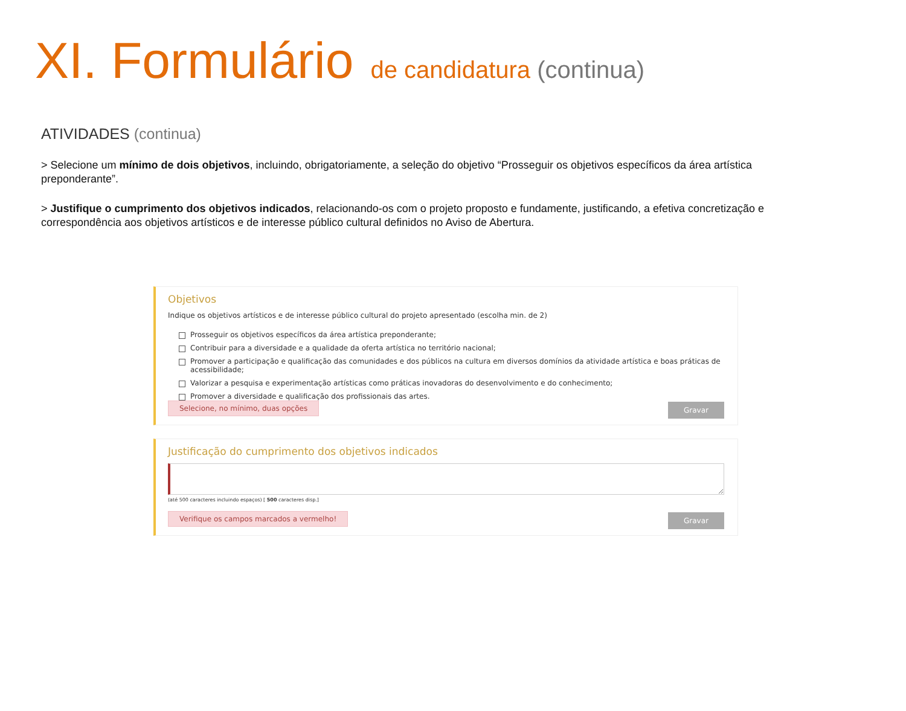XI. Formulário de candidatura (continua)
ATIVIDADES (continua)
> Selecione um mínimo de dois objetivos, incluindo, obrigatoriamente, a seleção do objetivo “Prosseguir os objetivos específicos da área artística preponderante”.
> Justifique o cumprimento dos objetivos indicados, relacionando-os com o projeto proposto e fundamente, justificando, a efetiva concretização e correspondência aos objetivos artísticos e de interesse público cultural definidos no Aviso de Abertura.
Objetivos
Indique os objetivos artísticos e de interesse público cultural do projeto apresentado (escolha min. de 2)
Prosseguir os objetivos específicos da área artística preponderante;
Contribuir para a diversidade e a qualidade da oferta artística no território nacional;
Promover a participação e qualificação das comunidades e dos públicos na cultura em diversos domínios da atividade artística e boas práticas de acessibilidade;
Valorizar a pesquisa e experimentação artísticas como práticas inovadoras do desenvolvimento e do conhecimento;
Promover a diversidade e qualificação dos profissionais das artes.
Selecione, no mínimo, duas opções Gravar
Justificação do cumprimento dos objetivos indicados
(até 500 caracteres incluindo espaços) [ 500 caracteres disp.]
Verifique os campos marcados a vermelho! Gravar